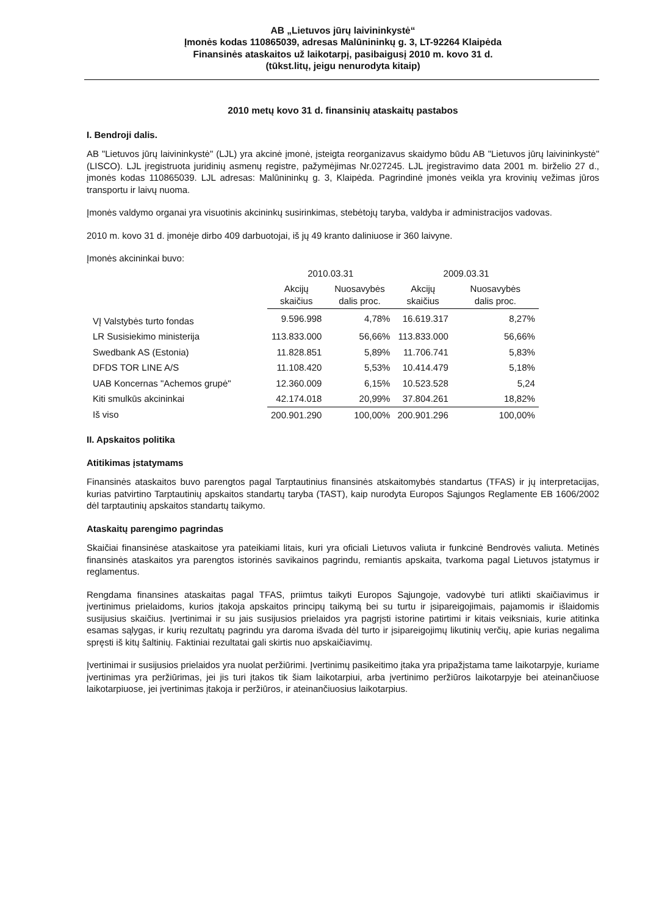AB „Lietuvos jūrų laivininkystė“
Įmonės kodas 110865039, adresas Malūnininkų g. 3, LT-92264 Klaipėda
Finansinės ataskaitos už laikotarpį, pasibaigusį 2010 m. kovo 31 d.
(tūkst.litų, jeigu nenurodyta kitaip)
2010 metų kovo 31 d. finansinių ataskaitų pastabos
I. Bendroji dalis.
AB "Lietuvos jūrų laivininkystė" (LJL) yra akcinė įmonė, įsteigta reorganizavus skaidymo būdu AB "Lietuvos jūrų laivininkystė" (LISCO). LJL įregistruota juridinių asmenų registre, pažymėjimas Nr.027245. LJL įregistravimo data 2001 m. birželio 27 d., įmonės kodas 110865039. LJL adresas: Malūnininkų g. 3, Klaipėda. Pagrindinė įmonės veikla yra krovinių vežimas jūros transportu ir laivų nuoma.
Įmonės valdymo organai yra visuotinis akcininkų susirinkimas, stebėtojų taryba, valdyba ir administracijos vadovas.
2010 m. kovo 31 d. įmonėje dirbo 409 darbuotojai, iš jų 49 kranto daliniuose ir 360 laivyne.
Įmonės akcininkai buvo:
| | 2010.03.31 | | 2009.03.31 | |
| --- | --- | --- | --- | --- |
| | Akcijų skaičius | Nuosavybės dalis proc. | Akcijų skaičius | Nuosavybės dalis proc. |
| VĮ Valstybės turto fondas | 9.596.998 | 4,78% | 16.619.317 | 8,27% |
| LR Susisiekimo ministerija | 113.833.000 | 56,66% | 113.833.000 | 56,66% |
| Swedbank AS (Estonia) | 11.828.851 | 5,89% | 11.706.741 | 5,83% |
| DFDS TOR LINE A/S | 11.108.420 | 5,53% | 10.414.479 | 5,18% |
| UAB Koncernas "Achemos grupė" | 12.360.009 | 6,15% | 10.523.528 | 5,24 |
| Kiti smulkūs akcininkai | 42.174.018 | 20,99% | 37.804.261 | 18,82% |
| Iš viso | 200.901.290 | 100,00% | 200.901.296 | 100,00% |
II. Apskaitos politika
Atitikimas įstatymams
Finansinės ataskaitos buvo parengtos pagal Tarptautinius finansinės atskaitomybės standartus (TFAS) ir jų interpretacijas, kurias patvirtino Tarptautinių apskaitos standartų taryba (TAST), kaip nurodyta Europos Sąjungos Reglamente EB 1606/2002 dėl tarptautinių apskaitos standartų taikymo.
Ataskaitų parengimo pagrindas
Skaičiai finansinėse ataskaitose yra pateikiami litais, kuri yra oficiali Lietuvos valiuta ir funkcinė Bendrovės valiuta. Metinės finansinės ataskaitos yra parengtos istorinės savikainos pagrindu, remiantis apskaita, tvarkoma pagal Lietuvos įstatymus ir reglamentus.
Rengdama finansines ataskaitas pagal TFAS, priimtus taikyti Europos Sąjungoje, vadovybė turi atlikti skaičiavimus ir įvertinimus prielaidoms, kurios įtakoja apskaitos principų taikymą bei su turtu ir įsipareigojimais, pajamomis ir išlaidomis susijusius skaičius. Įvertinimai ir su jais susijusios prielaidos yra pagrįsti istorine patirtimi ir kitais veiksniais, kurie atitinka esamas sąlygas, ir kurių rezultatų pagrindu yra daroma išvada dėl turto ir įsipareigojimų likutinių verčių, apie kurias negalima spręsti iš kitų šaltinių. Faktiniai rezultatai gali skirtis nuo apskaičiavimų.
Įvertinimai ir susijusios prielaidos yra nuolat peržiūrimi. Įvertinimų pasikeitimo įtaka yra pripažįstama tame laikotarpyje, kuriame įvertinimas yra peržiūrimas, jei jis turi įtakos tik šiam laikotarpiui, arba įvertinimo peržiūros laikotarpyje bei ateinančiuose laikotarpiuose, jei įvertinimas įtakoja ir peržiūros, ir ateinančiuosius laikotarpius.